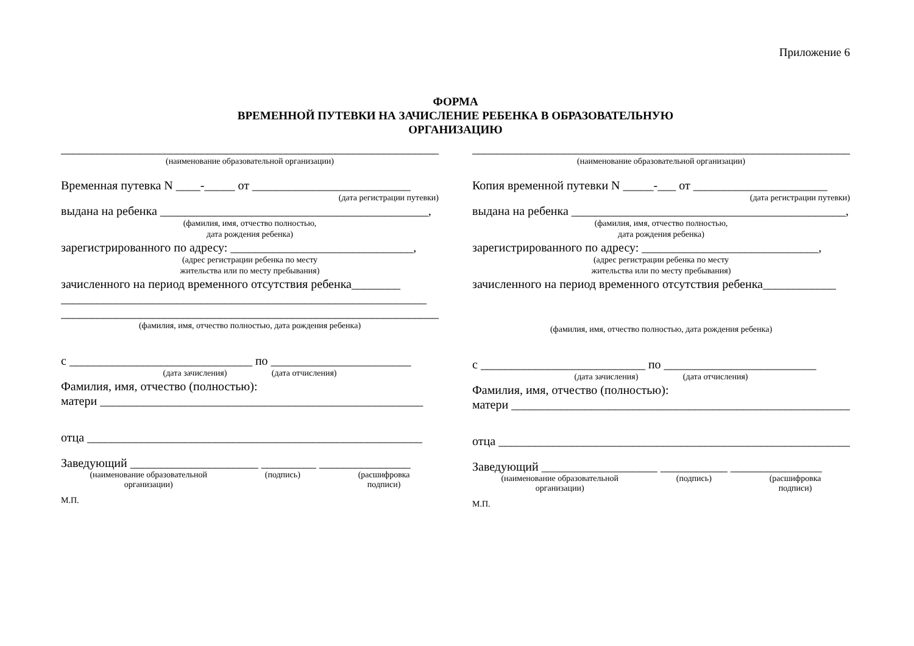Приложение 6
ФОРМА
ВРЕМЕННОЙ ПУТЕВКИ НА ЗАЧИСЛЕНИЕ РЕБЕНКА В ОБРАЗОВАТЕЛЬНУЮ
ОРГАНИЗАЦИЮ
______________________________________________________________
(наименование образовательной организации)
Временная путевка N ____-_____ от __________________________
(дата регистрации путевки)
выдана на ребенка ____________________________________________,
(фамилия, имя, отчество полностью,
дата рождения ребенка)
зарегистрированного по адресу: ______________________________,
(адрес регистрации ребенка по месту
жительства или по месту пребывания)
зачисленного на период временного отсутствия ребенка________
____________________________________________________________
________________________________________________________________
(фамилия, имя, отчество полностью, дата рождения ребенка)
с ______________________________ по _______________________
(дата зачисления) (дата отчисления)
Фамилия, имя, отчество (полностью):
матери _____________________________________________________
отца _______________________________________________________
Заведующий _____________________ _________ _______________
(наименование образовательной
организации) (подпись) (расшифровка
подписи)
М.П.
______________________________________________________________
(наименование образовательной организации)
Копия временной путевки N _____-___ от ______________________
(дата регистрации путевки)
выдана на ребенка _____________________________________________,
(фамилия, имя, отчество полностью,
дата рождения ребенка)
зарегистрированного по адресу: _____________________________,
(адрес регистрации ребенка по месту
жительства или по месту пребывания)
зачисленного на период временного отсутствия ребенка____________
(фамилия, имя, отчество полностью, дата рождения ребенка)
с ___________________________ по _________________________
(дата зачисления) (дата отчисления)
Фамилия, имя, отчество (полностью):
матери ________________________________________________________
отца __________________________________________________________
Заведующий ___________________ ___________ _______________
(наименование образовательной
организации) (подпись) (расшифровка
подписи)
М.П.